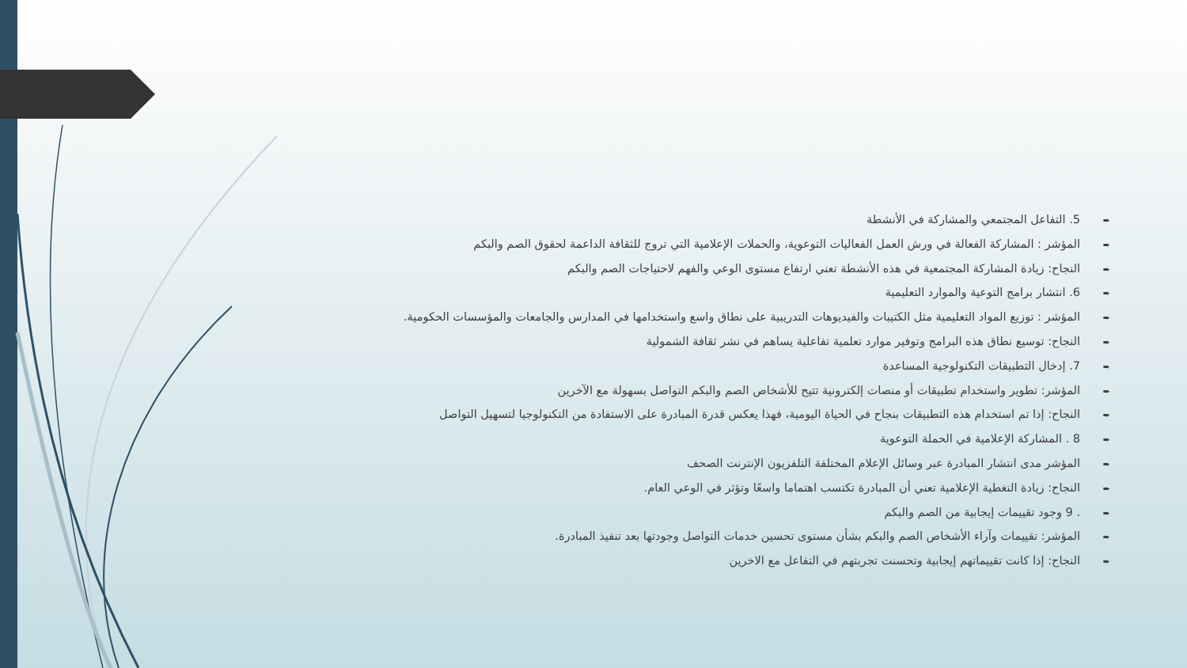➨ 5. التفاعل المجتمعي والمشاركة في الأنشطة
➨ المؤشر : المشاركة الفعالة في ورش العمل الفعاليات التوعوية، والحملات الإعلامية التي تروج للثقافة الداعمة لحقوق الصم والبكم
➨ النجاح: زيادة المشاركة المجتمعية في هذه الأنشطة تعني ارتفاع مستوى الوعي والفهم لاحتياجات الصم والبكم
➨ 6. انتشار برامج التوعية والموارد التعليمية
➨ المؤشر : توزيع المواد التعليمية مثل الكتيبات والفيديوهات التدريبية على نطاق واسع واستخدامها في المدارس والجامعات والمؤسسات الحكومية.
➨ النجاح: توسيع نطاق هذه البرامج وتوفير موارد تعلمية تفاعلية يساهم في نشر ثقافة الشمولية
➨ 7. إدخال التطبيقات التكنولوجية المساعدة
➨ المؤشر: تطوير واستخدام تطبيقات أو منصات إلكترونية تتيح للأشخاص الصم والبكم التواصل بسهولة مع الآخرين
➨ النجاح: إذا تم استخدام هذه التطبيقات بنجاح في الحياة اليومية، فهذا يعكس قدرة المبادرة على الاستفادة من التكنولوجيا لتسهيل التواصل
➨ 8 . المشاركة الإعلامية في الحملة التوعوية
➨ المؤشر مدى انتشار المبادرة عبر وسائل الإعلام المختلفة التلفزيون الإنترنت الصحف
➨ النجاح: زيادة التغطية الإعلامية تعني أن المبادرة تكتسب اهتماما واسعًا وتؤثر في الوعي العام.
➨. 9 وجود تقييمات إيجابية من الصم والبكم
➨ المؤشر: تقييمات وآراء الأشخاص الصم والبكم بشأن مستوى تحسين خدمات التواصل وجودتها بعد تنفيذ المبادرة.
➨ النجاح: إذا كانت تقييماتهم إيجابية وتحسنت تجربتهم في التفاعل مع الاخرين